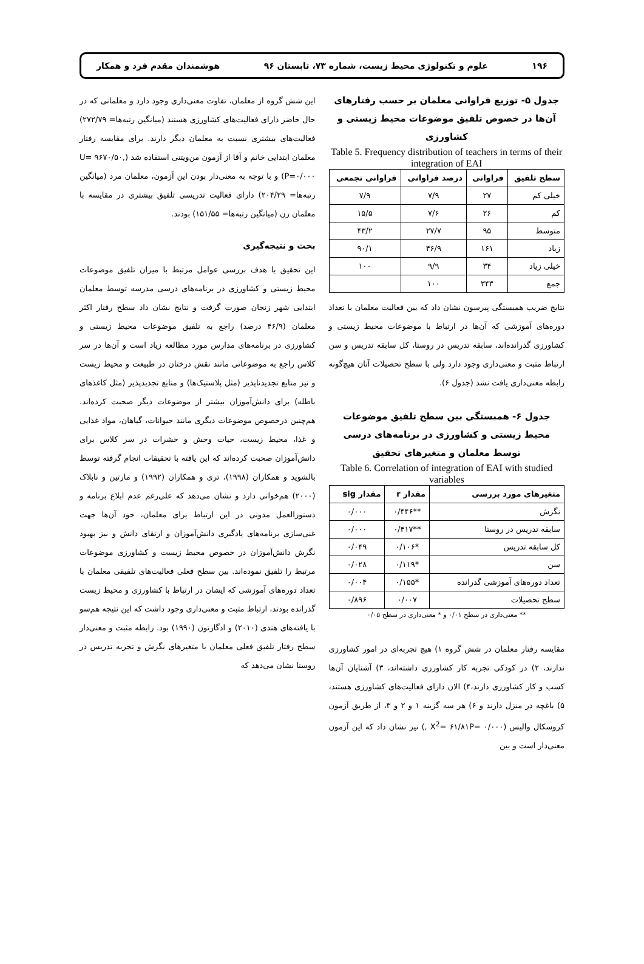۱۹۶ علوم و تکنولوژی محیط زیست، شماره ۷۳، تابستان ۹۶ هوشمندان مقدم فرد و همکار
جدول ۵- توزیع فراوانی معلمان بر حسب رفتارهای آن‌ها در خصوص تلفیق موضوعات محیط زیستی و کشاورزی
Table 5. Frequency distribution of teachers in terms of their integration of EAI
| سطح تلفیق | فراوانی | درصد فراوانی | فراوانی تجمعی |
| --- | --- | --- | --- |
| خیلی کم | ۲۷ | ۷/۹ | ۷/۹ |
| کم | ۲۶ | ۷/۶ | ۱۵/۵ |
| متوسط | ۹۵ | ۲۷/۷ | ۴۳/۲ |
| زیاد | ۱۶۱ | ۴۶/۹ | ۹۰/۱ |
| خیلی زیاد | ۳۴ | ۹/۹ | ۱۰۰ |
| جمع | ۳۴۳ | ۱۰۰ | |
نتایج ضریب همبستگی پیرسون نشان داد که بین فعالیت معلمان با تعداد دوره‌های آموزشی که آن‌ها در ارتباط با موضوعات محیط زیستی و کشاورزی گذرانده‌اند، سابقه تدریس در روستا، کل سابقه تدریس و سن ارتباط مثبت و معنی‌داری وجود دارد ولی با سطح تحصیلات آنان هیچ‌گونه رابطه معنی‌داری یافت نشد (جدول ۶).
جدول ۶- همبستگی بین سطح تلفیق موضوعات محیط زیستی و کشاورزی در برنامه‌های درسی توسط معلمان و متغیرهای تحقیق
Table 6. Correlation of integration of EAI with studied variables
| متغیرهای مورد بررسی | مقدار r | مقدار sig |
| --- | --- | --- |
| نگرش | **۰/۴۴۶ | ۰/۰۰۰ |
| سابقه تدریس در روستا | **۰/۴۱۷ | ۰/۰۰۰ |
| کل سابقه تدریس | *۰/۱۰۶ | ۰/۰۴۹ |
| سن | *۰/۱۱۹ | ۰/۰۲۸ |
| تعداد دوره‌های آموزشی گذرانده | *۰/۱۵۵ | ۰/۰۰۴ |
| سطح تحصیلات | ۰/۰۰۷ | ۰/۸۹۶ |
** معنی‌داری در سطح ۰/۰۱ و * معنی‌داری در سطح ۰/۰۵
مقایسه رفتار معلمان در شش گروه ۱) هیچ تجربه‌ای در امور کشاورزی ندارند، ۲) در کودکی تجربه کار کشاورزی داشته‌اند، ۳) آشنایان آن‌ها کسب و کار کشاورزی دارند،۴) الان دارای فعالیت‌های کشاورزی هستند، ۵) باغچه در منزل دارند و ۶) هر سه گزینه ۱ و ۲ و ۳، از طریق آزمون کروسکال والیس (X<sup>2</sup>= ۶۱/۸۱P= ۰/۰۰۰ ,) نیز نشان داد که این آزمون معنی‌دار است و بین
این شش گروه از معلمان، تفاوت معنی‌داری وجود دارد و معلمانی که در حال حاضر دارای فعالیت‌های کشاورزی هستند (میانگین رتبه‌ها= ۲۷۲/۷۹) فعالیت‌های بیشتری نسبت به معلمان دیگر دارند. برای مقایسه رفتار معلمان ابتدایی خانم و آقا از آزمون من‌ویتنی استفاده شد (U= ۹۶۷۰/۵۰, P=۰/۰۰۰) و با توجه به معنی‌دار بودن این آزمون، معلمان مرد (میانگین رتبه‌ها= ۲۰۴/۲۹) دارای فعالیت تدریسی تلفیق بیشتری در مقایسه با معلمان زن (میانگین رتبه‌ها= ۱۵۱/۵۵) بودند.
بحث و نتیجه‌گیری
این تحقیق با هدف بررسی عوامل مرتبط با میزان تلفیق موضوعات محیط زیستی و کشاورزی در برنامه‌های درسی مدرسه توسط معلمان ابتدایی شهر زنجان صورت گرفت و نتایج نشان داد سطح رفتار اکثر معلمان (۴۶/۹ درصد) راجع به تلفیق موضوعات محیط زیستی و کشاورزی در برنامه‌های مدارس مورد مطالعه زیاد است و آن‌ها در سر کلاس راجع به موضوعاتی مانند نقش درختان در طبیعت و محیط زیست و نیز منابع تجدیدناپذیر (مثل پلاستیک‌ها) و منابع تجدیدپذیر (مثل کاغذهای باطله) برای دانش‌آموزان بیشتر از موضوعات دیگر صحبت کرده‌اند. هم‌چنین درخصوص موضوعات دیگری مانند حیوانات، گیاهان، مواد غذایی و غذا، محیط زیست، حیات وحش و حشرات در سر کلاس برای دانش‌آموزان صحبت کرده‌اند که این یافته با تحقیقات انجام گرفته توسط بالشوید و همکاران (۱۹۹۸)، تری و همکاران (۱۹۹۲) و مارتین و نابلاک (۲۰۰۰) هم‌خوانی دارد و نشان می‌دهد که علی‌رغم عدم ابلاغ برنامه و دستورالعمل مدونی در این ارتباط برای معلمان، خود آن‌ها جهت غنی‌سازی برنامه‌های یادگیری دانش‌آموزان و ارتقای دانش و نیز بهبود نگرش دانش‌آموزان در خصوص محیط زیست و کشاورزی موضوعات مرتبط را تلفیق نموده‌اند. بین سطح فعلی فعالیت‌های تلفیقی معلمان با تعداد دوره‌های آموزشی که ایشان در ارتباط با کشاورزی و محیط زیست گذرانده بودند، ارتباط مثبت و معنی‌داری وجود داشت که این نتیجه هم‌سو با یافته‌های هندی (۲۰۱۰) و ادگارتون (۱۹۹۰) بود. رابطه مثبت و معنی‌دار سطح رفتار تلفیق فعلی معلمان با متغیرهای نگرش و تجربه تدریس در روستا نشان می‌دهد که